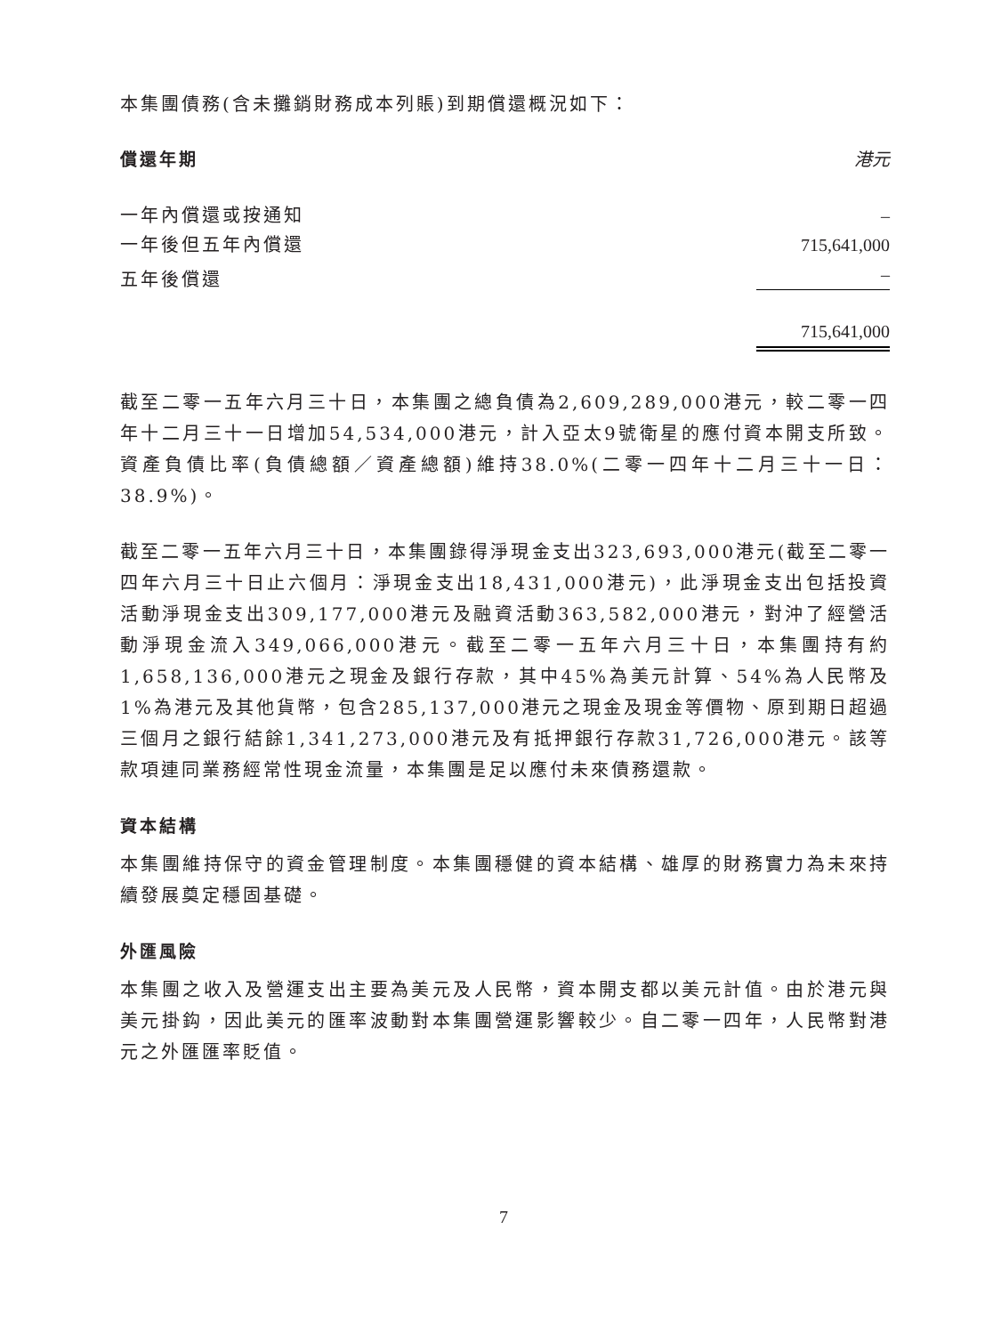本集團債務(含未攤銷財務成本列賬)到期償還概況如下：
| 償還年期 | 港元 |
| --- | --- |
| 一年內償還或按通知 | – |
| 一年後但五年內償還 | 715,641,000 |
| 五年後償還 | – |
| | 715,641,000 |
截至二零一五年六月三十日，本集團之總負債為2,609,289,000港元，較二零一四年十二月三十一日增加54,534,000港元，計入亞太9號衛星的應付資本開支所致。資產負債比率(負債總額／資產總額)維持38.0%(二零一四年十二月三十一日：38.9%)。
截至二零一五年六月三十日，本集團錄得淨現金支出323,693,000港元(截至二零一四年六月三十日止六個月：淨現金支出18,431,000港元)，此淨現金支出包括投資活動淨現金支出309,177,000港元及融資活動363,582,000港元，對沖了經營活動淨現金流入349,066,000港元。截至二零一五年六月三十日，本集團持有約1,658,136,000港元之現金及銀行存款，其中45%為美元計算、54%為人民幣及1%為港元及其他貨幣，包含285,137,000港元之現金及現金等價物、原到期日超過三個月之銀行結餘1,341,273,000港元及有抵押銀行存款31,726,000港元。該等款項連同業務經常性現金流量，本集團是足以應付未來債務還款。
資本結構
本集團維持保守的資金管理制度。本集團穩健的資本結構、雄厚的財務實力為未來持續發展奠定穩固基礎。
外匯風險
本集團之收入及營運支出主要為美元及人民幣，資本開支都以美元計值。由於港元與美元掛鈎，因此美元的匯率波動對本集團營運影響較少。自二零一四年，人民幣對港元之外匯匯率貶值。
7